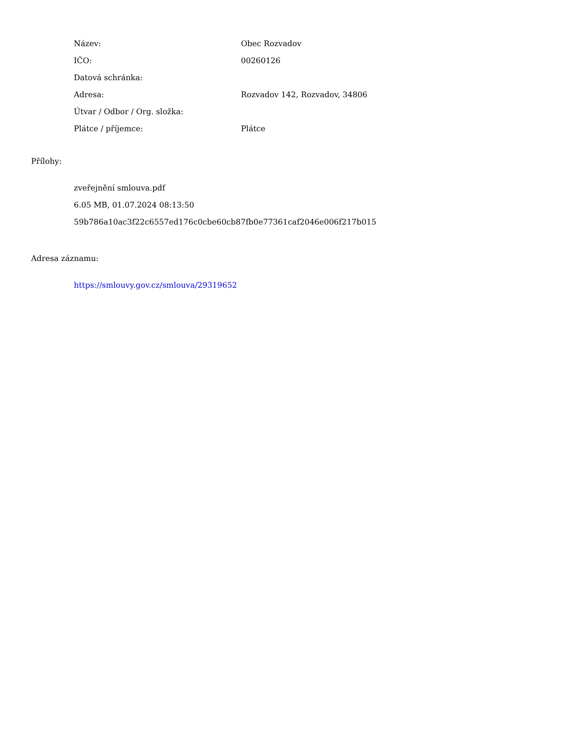| Název: | Obec Rozvadov |
| IČO: | 00260126 |
| Datová schránka: | |
| Adresa: | Rozvadov 142, Rozvadov, 34806 |
| Útvar / Odbor / Org. složka: | |
| Plátce / příjemce: | Plátce |
Přílohy:
zveřejnění smlouva.pdf
6.05 MB, 01.07.2024 08:13:50
59b786a10ac3f22c6557ed176c0cbe60cb87fb0e77361caf2046e006f217b015
Adresa záznamu:
https://smlouvy.gov.cz/smlouva/29319652